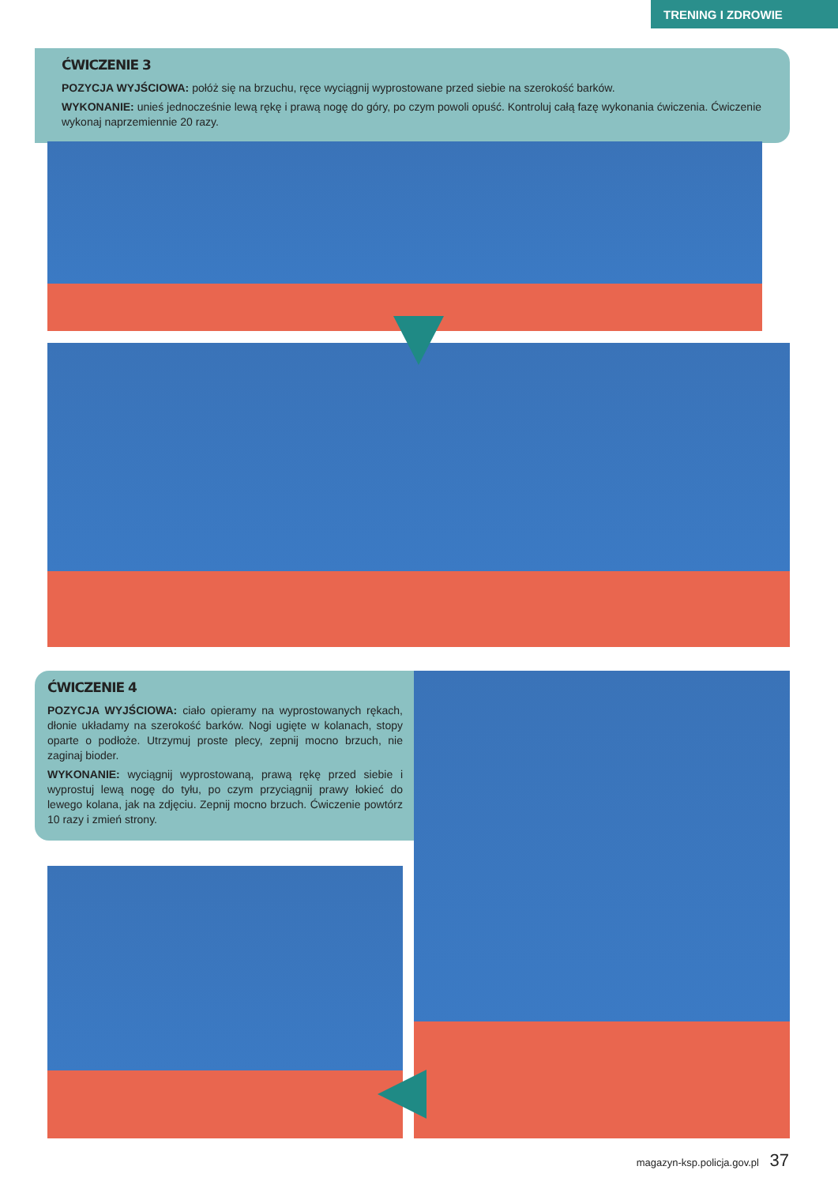TRENING I ZDROWIE
ĆWICZENIE 3
POZYCJA WYJŚCIOWA: połóż się na brzuchu, ręce wyciągnij wyprostowane przed siebie na szerokość barków.
WYKONANIE: unieś jednocześnie lewą rękę i prawą nogę do góry, po czym powoli opuść. Kontroluj całą fazę wykonania ćwiczenia. Ćwiczenie wykonaj naprzemiennie 20 razy.
ĆWICZENIE 4
POZYCJA WYJŚCIOWA: ciało opieramy na wyprostowanych rękach, dłonie układamy na szerokość barków. Nogi ugięte w kolanach, stopy oparte o podłoże. Utrzymuj proste plecy, zepnij mocno brzuch, nie zaginaj bioder.
WYKONANIE: wyciągnij wyprostowaną, prawą rękę przed siebie i wyprostuj lewą nogę do tyłu, po czym przyciągnij prawy łokieć do lewego kolana, jak na zdjęciu. Zepnij mocno brzuch. Ćwiczenie powtórz 10 razy i zmień strony.
magazyn-ksp.policja.gov.pl 37